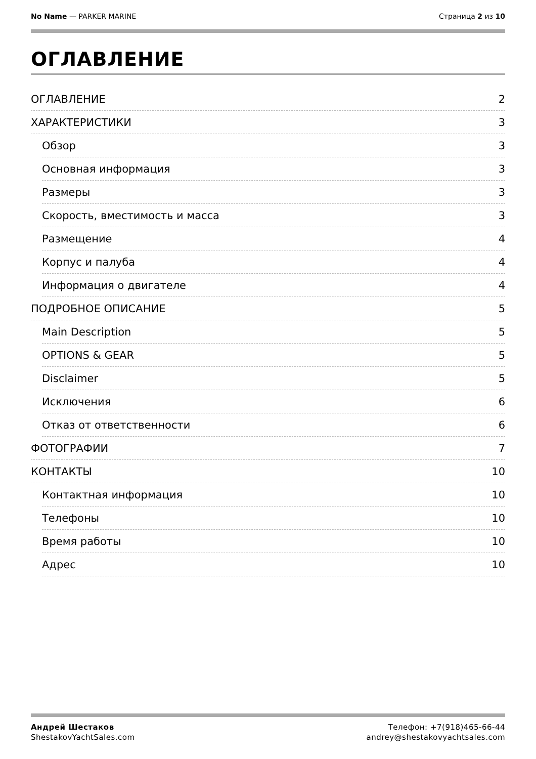No Name — PARKER MARINE Страница 2 из 10
ОГЛАВЛЕНИЕ
ОГЛАВЛЕНИЕ 2
ХАРАКТЕРИСТИКИ 3
Обзор 3
Основная информация 3
Размеры 3
Скорость, вместимость и масса 3
Размещение 4
Корпус и палуба 4
Информация о двигателе 4
ПОДРОБНОЕ ОПИСАНИЕ 5
Main Description 5
OPTIONS & GEAR 5
Disclaimer 5
Исключения 6
Отказ от ответственности 6
ФОТОГРАФИИ 7
КОНТАКТЫ 10
Контактная информация 10
Телефоны 10
Время работы 10
Адрес 10
Андрей Шестаков
ShestakovYachtSales.com
Телефон: +7(918)465-66-44
andrey@shestakovyachtsales.com